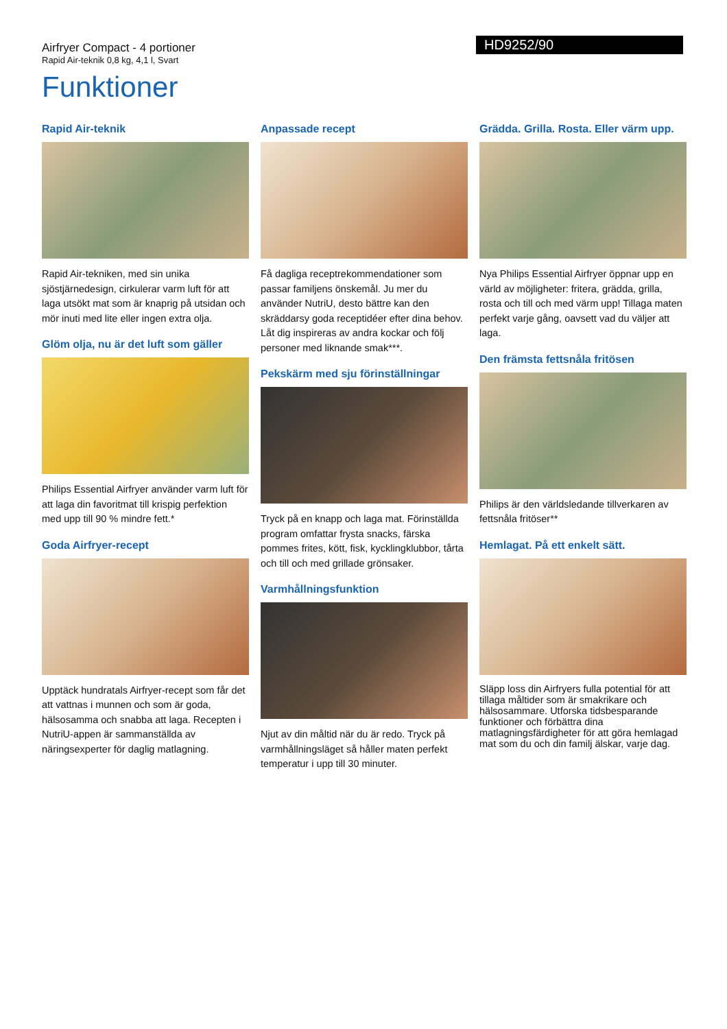Airfryer Compact - 4 portioner
Rapid Air-teknik 0,8 kg, 4,1 l, Svart
HD9252/90
Funktioner
Rapid Air-teknik
Rapid Air-tekniken, med sin unika sjöstjärnedesign, cirkulerar varm luft för att laga utsökt mat som är knaprig på utsidan och mör inuti med lite eller ingen extra olja.
Glöm olja, nu är det luft som gäller
Philips Essential Airfryer använder varm luft för att laga din favoritmat till krispig perfektion med upp till 90 % mindre fett.*
Goda Airfryer-recept
Upptäck hundratals Airfryer-recept som får det att vattnas i munnen och som är goda, hälsosamma och snabba att laga. Recepten i NutriU-appen är sammanställda av näringsexperter för daglig matlagning.
Anpassade recept
Få dagliga receptrekommendationer som passar familjens önskemål. Ju mer du använder NutriU, desto bättre kan den skräddarsy goda receptidéer efter dina behov. Låt dig inspireras av andra kockar och följ personer med liknande smak***.
Pekskärm med sju förinställningar
Tryck på en knapp och laga mat. Förinställda program omfattar frysta snacks, färska pommes frites, kött, fisk, kycklingklubbor, tårta och till och med grillade grönsaker.
Varmhållningsfunktion
Njut av din måltid när du är redo. Tryck på varmhållningsläget så håller maten perfekt temperatur i upp till 30 minuter.
Grädda. Grilla. Rosta. Eller värm upp.
Nya Philips Essential Airfryer öppnar upp en värld av möjligheter: fritera, grädda, grilla, rosta och till och med värm upp! Tillaga maten perfekt varje gång, oavsett vad du väljer att laga.
Den främsta fettsnåla fritösen
Philips är den världsledande tillverkaren av fettsnåla fritöser**
Hemlagat. På ett enkelt sätt.
Släpp loss din Airfryers fulla potential för att tillaga måltider som är smakrikare och hälsosammare. Utforska tidsbesparande funktioner och förbättra dina matlagningsfärdigheter för att göra hemlagad mat som du och din familj älskar, varje dag.